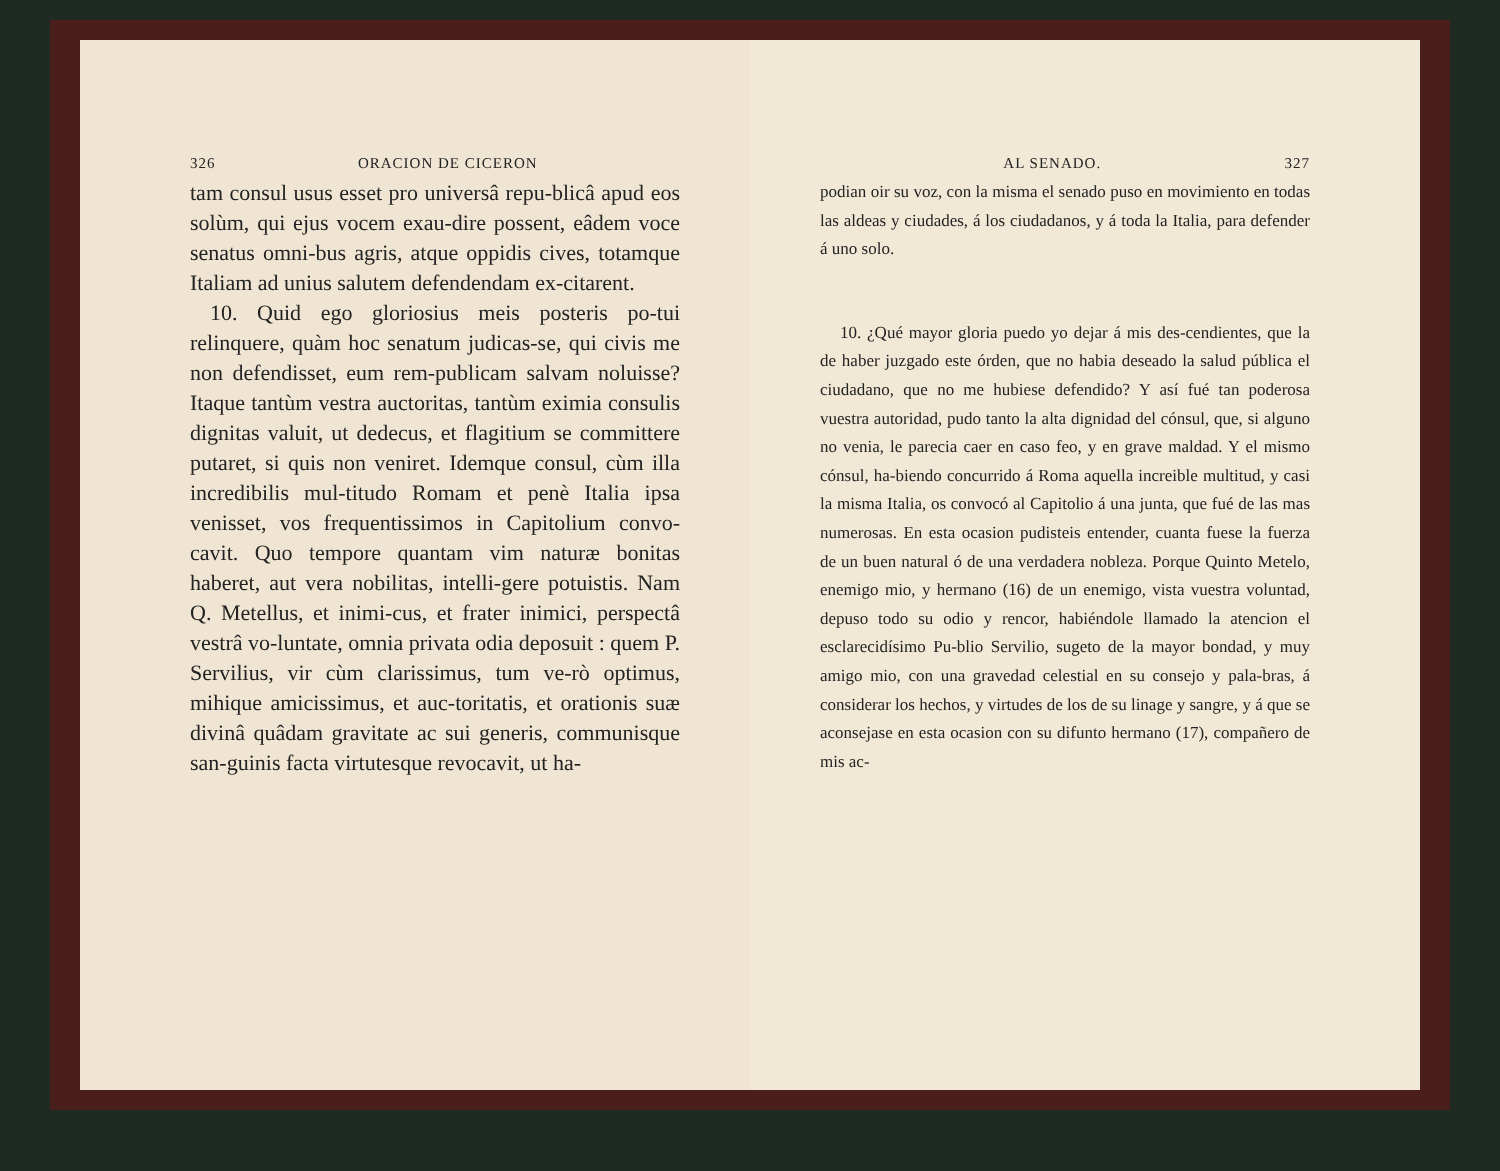326 ORACION DE CICERON
tam consul usus esset pro universâ repu-blicâ apud eos solùm, qui ejus vocem exau-dire possent, eâdem voce senatus omni-bus agris, atque oppidis cives, totamque Italiam ad unius salutem defendendam ex-citarent.
10. Quid ego gloriosius meis posteris po-tui relinquere, quàm hoc senatum judicas-se, qui civis me non defendisset, eum rem-publicam salvam noluisse? Itaque tantùm vestra auctoritas, tantùm eximia consulis dignitas valuit, ut dedecus, et flagitium se committere putaret, si quis non veniret. Idemque consul, cùm illa incredibilis mul-titudo Romam et penè Italia ipsa venisset, vos frequentissimos in Capitolium convo-cavit. Quo tempore quantam vim naturæ bonitas haberet, aut vera nobilitas, intelli-gere potuistis. Nam Q. Metellus, et inimi-cus, et frater inimici, perspectâ vestrâ vo-luntate, omnia privata odia deposuit : quem P. Servilius, vir cùm clarissimus, tum ve-rò optimus, mihique amicissimus, et auc-toritatis, et orationis suæ divinâ quâdam gravitate ac sui generis, communisque san-guinis facta virtutesque revocavit, ut ha-
AL SENADO. 327
podian oir su voz, con la misma el senado puso en movimiento en todas las aldeas y ciudades, á los ciudadanos, y á toda la Italia, para defender á uno solo.
10. ¿Qué mayor gloria puedo yo dejar á mis des-cendientes, que la de haber juzgado este órden, que no habia deseado la salud pública el ciudadano, que no me hubiese defendido? Y así fué tan poderosa vuestra autoridad, pudo tanto la alta dignidad del cónsul, que, si alguno no venia, le parecia caer en caso feo, y en grave maldad. Y el mismo cónsul, ha-biendo concurrido á Roma aquella increible multitud, y casi la misma Italia, os convocó al Capitolio á una junta, que fué de las mas numerosas. En esta ocasion pudisteis entender, cuanta fuese la fuerza de un buen natural ó de una verdadera nobleza. Porque Quinto Metelo, enemigo mio, y hermano (16) de un enemigo, vista vuestra voluntad, depuso todo su odio y rencor, habiéndole llamado la atencion el esclarecidísimo Pu-blio Servilio, sugeto de la mayor bondad, y muy amigo mio, con una gravedad celestial en su consejo y pala-bras, á considerar los hechos, y virtudes de los de su linage y sangre, y á que se aconsejase en esta ocasion con su difunto hermano (17), compañero de mis ac-